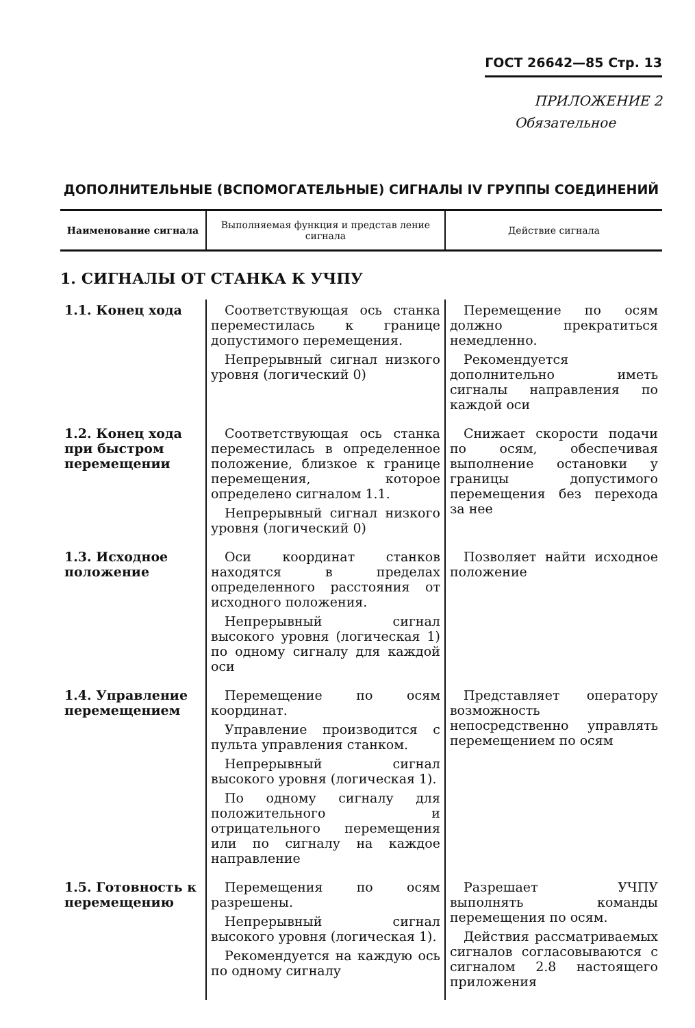ГОСТ 26642—85 Стр. 13
ПРИЛОЖЕНИЕ 2
Обязательное
ДОПОЛНИТЕЛЬНЫЕ (ВСПОМОГАТЕЛЬНЫЕ) СИГНАЛЫ IV ГРУППЫ СОЕДИНЕНИЙ
| Наименование сигнала | Выполняемая функция и представ ление сигнала | Действие сигнала |
| --- | --- | --- |
| 1. СИГНАЛЫ ОТ СТАНКА К УЧПУ | | |
| 1.1. Конец хода | Соответствующая ось станка переместилась к границе допустимого перемещения. Непрерывный сигнал низкого уровня (логический 0) | Перемещение по осям должно прекратиться немедленно. Рекомендуется дополнительно иметь сигналы направления по каждой оси |
| 1.2. Конец хода при быстром перемещении | Соответствующая ось станка переместилась в определенное положение, близкое к границе перемещения, которое определено сигналом 1.1. Непрерывный сигнал низкого уровня (логический 0) | Снижает скорости подачи по осям, обеспечивая выполнение остановки у границы допустимого перемещения без перехода за нее |
| 1.3. Исходное положение | Оси координат станков находятся в пределах определенного расстояния от исходного положения. Непрерывный сигнал высокого уровня (логическая 1) по одному сигналу для каждой оси | Позволяет найти исходное положение |
| 1.4. Управление перемещением | Перемещение по осям координат. Управление производится с пульта управления станком. Непрерывный сигнал высокого уровня (логическая 1). По одному сигналу для положительного и отрицательного перемещения или по сигналу на каждое направление | Представляет оператору возможность непосредственно управлять перемещением по осям |
| 1.5. Готовность к перемещению | Перемещения по осям разрешены. Непрерывный сигнал высокого уровня (логическая 1). Рекомендуется на каждую ось по одному сигналу | Разрешает УЧПУ выполнять команды перемещения по осям. Действия рассматриваемых сигналов согласовываются с сигналом 2.8 настоящего приложения |